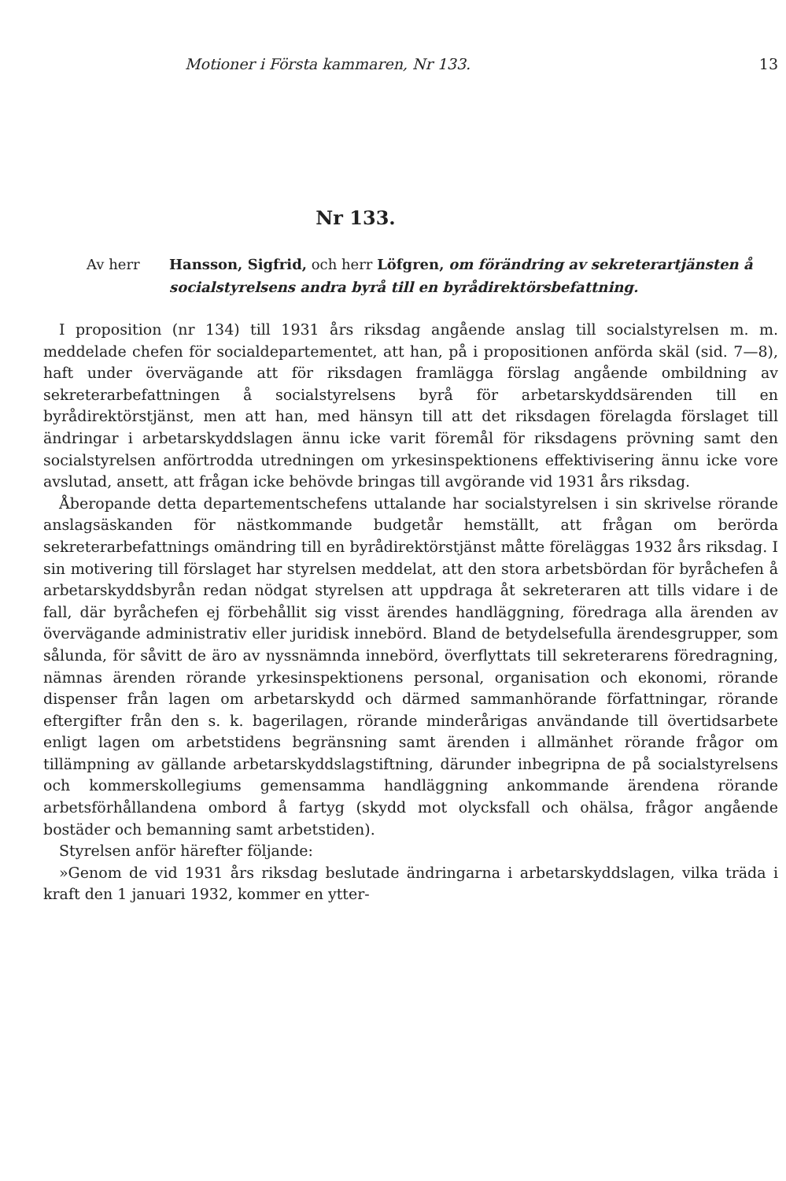Motioner i Första kammaren, Nr 133. 13
Nr 133.
Av herr Hansson, Sigfrid, och herr Löfgren, om förändring av sekreterartjänsten å socialstyrelsens andra byrå till en byrådirektörsbefattning.
I proposition (nr 134) till 1931 års riksdag angående anslag till socialstyrelsen m. m. meddelade chefen för socialdepartementet, att han, på i propositionen anförda skäl (sid. 7—8), haft under övervägande att för riksdagen framlägga förslag angående ombildning av sekreterarbefattningen å socialstyrelsens byrå för arbetarskyddsärenden till en byrådirektörstjänst, men att han, med hänsyn till att det riksdagen förelagda förslaget till ändringar i arbetarskyddslagen ännu icke varit föremål för riksdagens prövning samt den socialstyrelsen anförtrodda utredningen om yrkesinspektionens effektivisering ännu icke vore avslutad, ansett, att frågan icke behövde bringas till avgörande vid 1931 års riksdag.
Åberopande detta departementschefens uttalande har socialstyrelsen i sin skrivelse rörande anslagsäskanden för nästkommande budgetår hemställt, att frågan om berörda sekreterarbefattnings omändring till en byrådirektörstjänst måtte föreläggas 1932 års riksdag. I sin motivering till förslaget har styrelsen meddelat, att den stora arbetsbördan för byråchefen å arbetarskyddsbyrån redan nödgat styrelsen att uppdraga åt sekreteraren att tills vidare i de fall, där byråchefen ej förbehållit sig visst ärendes handläggning, föredraga alla ärenden av övervägande administrativ eller juridisk innebörd. Bland de betydelsefulla ärendesgrupper, som sålunda, för såvitt de äro av nyssnämnda innebörd, överflyttats till sekreterarens föredragning, nämnas ärenden rörande yrkesinspektionens personal, organisation och ekonomi, rörande dispenser från lagen om arbetarskydd och därmed sammanhörande författningar, rörande eftergifter från den s. k. bagerilagen, rörande minderårigas användande till övertidsarbete enligt lagen om arbetstidens begränsning samt ärenden i allmänhet rörande frågor om tillämpning av gällande arbetarskyddslagstiftning, därunder inbegripna de på socialstyrelsens och kommerskollegiums gemensamma handläggning ankommande ärendena rörande arbetsförhållandena ombord å fartyg (skydd mot olycksfall och ohälsa, frågor angående bostäder och bemanning samt arbetstiden).
Styrelsen anför härefter följande:
»Genom de vid 1931 års riksdag beslutade ändringarna i arbetarskyddslagen, vilka träda i kraft den 1 januari 1932, kommer en ytter-